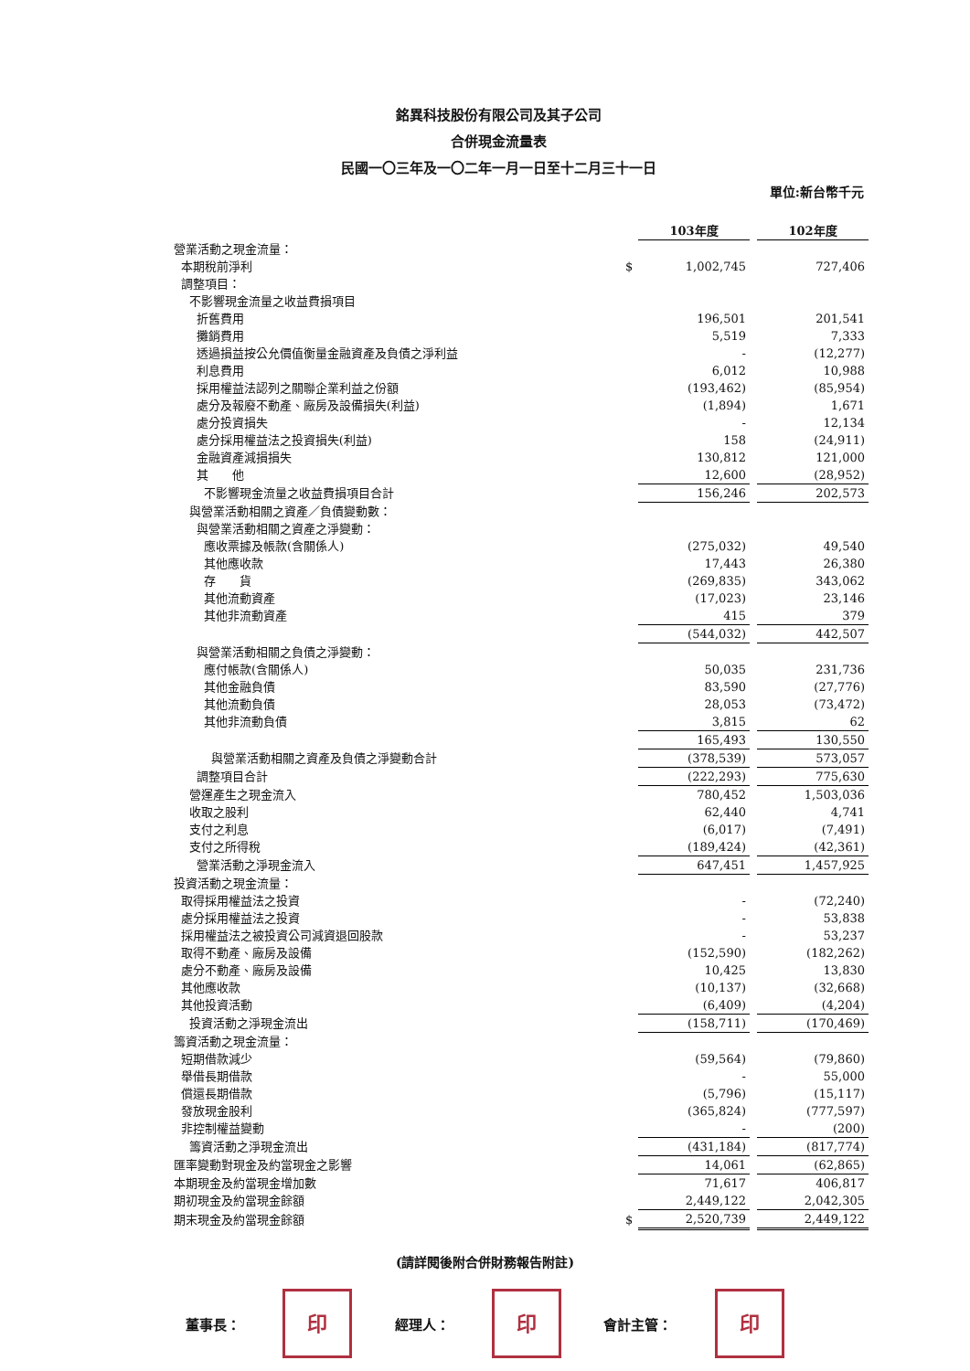銘異科技股份有限公司及其子公司
合併現金流量表
民國一〇三年及一〇二年一月一日至十二月三十一日
單位:新台幣千元
| | | 103年度 | | 102年度 |
| 營業活動之現金流量： | | | | |
| 本期稅前淨利 | $ | 1,002,745 | | 727,406 |
| 調整項目： | | | | |
| 不影響現金流量之收益費損項目 | | | | |
| 折舊費用 | | 196,501 | | 201,541 |
| 攤銷費用 | | 5,519 | | 7,333 |
| 透過損益按公允價值衡量金融資產及負債之淨利益 | | - | | (12,277) |
| 利息費用 | | 6,012 | | 10,988 |
| 採用權益法認列之關聯企業利益之份額 | | (193,462) | | (85,954) |
| 處分及報廢不動產、廠房及設備損失(利益) | | (1,894) | | 1,671 |
| 處分投資損失 | | - | | 12,134 |
| 處分採用權益法之投資損失(利益) | | 158 | | (24,911) |
| 金融資產減損損失 | | 130,812 | | 121,000 |
| 其 他 | | 12,600 | | (28,952) |
| 不影響現金流量之收益費損項目合計 | | 156,246 | | 202,573 |
| 與營業活動相關之資產／負債變動數： | | | | |
| 與營業活動相關之資產之淨變動： | | | | |
| 應收票據及帳款(含關係人) | | (275,032) | | 49,540 |
| 其他應收款 | | 17,443 | | 26,380 |
| 存 貨 | | (269,835) | | 343,062 |
| 其他流動資產 | | (17,023) | | 23,146 |
| 其他非流動資產 | | 415 | | 379 |
| | | (544,032) | | 442,507 |
| 與營業活動相關之負債之淨變動： | | | | |
| 應付帳款(含關係人) | | 50,035 | | 231,736 |
| 其他金融負債 | | 83,590 | | (27,776) |
| 其他流動負債 | | 28,053 | | (73,472) |
| 其他非流動負債 | | 3,815 | | 62 |
| | | 165,493 | | 130,550 |
| 與營業活動相關之資產及負債之淨變動合計 | | (378,539) | | 573,057 |
| 調整項目合計 | | (222,293) | | 775,630 |
| 營運產生之現金流入 | | 780,452 | | 1,503,036 |
| 收取之股利 | | 62,440 | | 4,741 |
| 支付之利息 | | (6,017) | | (7,491) |
| 支付之所得稅 | | (189,424) | | (42,361) |
| 營業活動之淨現金流入 | | 647,451 | | 1,457,925 |
| 投資活動之現金流量： | | | | |
| 取得採用權益法之投資 | | - | | (72,240) |
| 處分採用權益法之投資 | | - | | 53,838 |
| 採用權益法之被投資公司減資退回股款 | | - | | 53,237 |
| 取得不動產、廠房及設備 | | (152,590) | | (182,262) |
| 處分不動產、廠房及設備 | | 10,425 | | 13,830 |
| 其他應收款 | | (10,137) | | (32,668) |
| 其他投資活動 | | (6,409) | | (4,204) |
| 投資活動之淨現金流出 | | (158,711) | | (170,469) |
| 籌資活動之現金流量： | | | | |
| 短期借款減少 | | (59,564) | | (79,860) |
| 舉借長期借款 | | - | | 55,000 |
| 償還長期借款 | | (5,796) | | (15,117) |
| 發放現金股利 | | (365,824) | | (777,597) |
| 非控制權益變動 | | - | | (200) |
| 籌資活動之淨現金流出 | | (431,184) | | (817,774) |
| 匯率變動對現金及約當現金之影響 | | 14,061 | | (62,865) |
| 本期現金及約當現金增加數 | | 71,617 | | 406,817 |
| 期初現金及約當現金餘額 | | 2,449,122 | | 2,042,305 |
| 期末現金及約當現金餘額 | $ | 2,520,739 | | 2,449,122 |
(請詳閱後附合併財務報告附註)
董事長： 印 經理人： 印 會計主管： 印